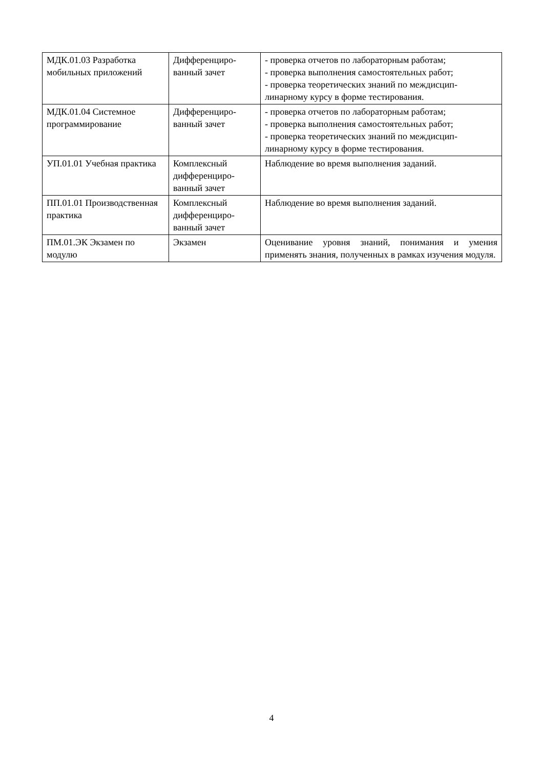| МДК.01.03 Разработка мобильных приложений | Дифференциро-ванный зачет | - проверка отчетов по лабораторным работам; - проверка выполнения самостоятельных работ; - проверка теоретических знаний по междисцип-линарному курсу в форме тестирования. |
| МДК.01.04 Системное программирование | Дифференциро-ванный зачет | - проверка отчетов по лабораторным работам; - проверка выполнения самостоятельных работ; - проверка теоретических знаний по междисцип-линарному курсу в форме тестирования. |
| УП.01.01 Учебная практика | Комплексный дифференциро-ванный зачет | Наблюдение во время выполнения заданий. |
| ПП.01.01 Производственная практика | Комплексный дифференциро-ванный зачет | Наблюдение во время выполнения заданий. |
| ПМ.01.ЭК Экзамен по модулю | Экзамен | Оценивание уровня знаний, понимания и умения применять знания, полученных в рамках изучения модуля. |
4